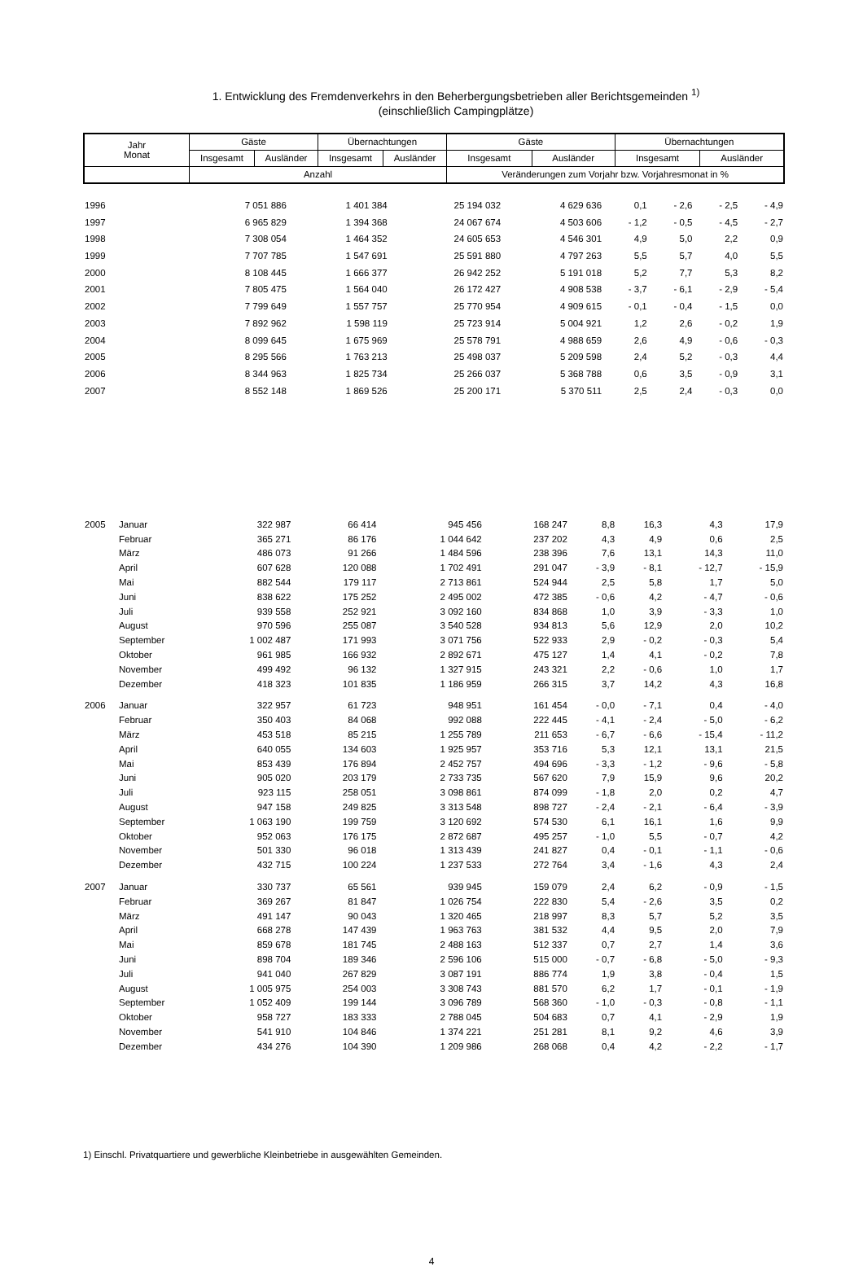1. Entwicklung des Fremdenverkehrs in den Beherbergungsbetrieben aller Berichtsgemeinden <sup>1)</sup>
(einschließlich Campingplätze)
| Jahr Monat | Gäste | | Übernachtungen | | Gäste | | Übernachtungen | |
| --- | --- | --- | --- | --- | --- | --- | --- | --- |
| | Insgesamt | Ausländer | Insgesamt | Ausländer | Insgesamt | Ausländer | Insgesamt | Ausländer |
| | Anzahl | | | | Veränderungen zum Vorjahr bzw. Vorjahresmonat in % | | | |
| 1996 | | 7 051 886 | 1 401 384 | 25 194 032 | 4 629 636 | 0,1 | - 2,6 | - 2,5 | - 4,9 |
| 1997 | | 6 965 829 | 1 394 368 | 24 067 674 | 4 503 606 | - 1,2 | - 0,5 | - 4,5 | - 2,7 |
| 1998 | | 7 308 054 | 1 464 352 | 24 605 653 | 4 546 301 | 4,9 | 5,0 | 2,2 | 0,9 |
| 1999 | | 7 707 785 | 1 547 691 | 25 591 880 | 4 797 263 | 5,5 | 5,7 | 4,0 | 5,5 |
| 2000 | | 8 108 445 | 1 666 377 | 26 942 252 | 5 191 018 | 5,2 | 7,7 | 5,3 | 8,2 |
| 2001 | | 7 805 475 | 1 564 040 | 26 172 427 | 4 908 538 | - 3,7 | - 6,1 | - 2,9 | - 5,4 |
| 2002 | | 7 799 649 | 1 557 757 | 25 770 954 | 4 909 615 | - 0,1 | - 0,4 | - 1,5 | 0,0 |
| 2003 | | 7 892 962 | 1 598 119 | 25 723 914 | 5 004 921 | 1,2 | 2,6 | - 0,2 | 1,9 |
| 2004 | | 8 099 645 | 1 675 969 | 25 578 791 | 4 988 659 | 2,6 | 4,9 | - 0,6 | - 0,3 |
| 2005 | | 8 295 566 | 1 763 213 | 25 498 037 | 5 209 598 | 2,4 | 5,2 | - 0,3 | 4,4 |
| 2006 | | 8 344 963 | 1 825 734 | 25 266 037 | 5 368 788 | 0,6 | 3,5 | - 0,9 | 3,1 |
| 2007 | | 8 552 148 | 1 869 526 | 25 200 171 | 5 370 511 | 2,5 | 2,4 | - 0,3 | 0,0 |
| 2005 | Januar | 322 987 | 66 414 | 945 456 | 168 247 | 8,8 | 16,3 | 4,3 | 17,9 |
| | Februar | 365 271 | 86 176 | 1 044 642 | 237 202 | 4,3 | 4,9 | 0,6 | 2,5 |
| | März | 486 073 | 91 266 | 1 484 596 | 238 396 | 7,6 | 13,1 | 14,3 | 11,0 |
| | April | 607 628 | 120 088 | 1 702 491 | 291 047 | - 3,9 | - 8,1 | - 12,7 | - 15,9 |
| | Mai | 882 544 | 179 117 | 2 713 861 | 524 944 | 2,5 | 5,8 | 1,7 | 5,0 |
| | Juni | 838 622 | 175 252 | 2 495 002 | 472 385 | - 0,6 | 4,2 | - 4,7 | - 0,6 |
| | Juli | 939 558 | 252 921 | 3 092 160 | 834 868 | 1,0 | 3,9 | - 3,3 | 1,0 |
| | August | 970 596 | 255 087 | 3 540 528 | 934 813 | 5,6 | 12,9 | 2,0 | 10,2 |
| | September | 1 002 487 | 171 993 | 3 071 756 | 522 933 | 2,9 | - 0,2 | - 0,3 | 5,4 |
| | Oktober | 961 985 | 166 932 | 2 892 671 | 475 127 | 1,4 | 4,1 | - 0,2 | 7,8 |
| | November | 499 492 | 96 132 | 1 327 915 | 243 321 | 2,2 | - 0,6 | 1,0 | 1,7 |
| | Dezember | 418 323 | 101 835 | 1 186 959 | 266 315 | 3,7 | 14,2 | 4,3 | 16,8 |
| 2006 | Januar | 322 957 | 61 723 | 948 951 | 161 454 | - 0,0 | - 7,1 | 0,4 | - 4,0 |
| | Februar | 350 403 | 84 068 | 992 088 | 222 445 | - 4,1 | - 2,4 | - 5,0 | - 6,2 |
| | März | 453 518 | 85 215 | 1 255 789 | 211 653 | - 6,7 | - 6,6 | - 15,4 | - 11,2 |
| | April | 640 055 | 134 603 | 1 925 957 | 353 716 | 5,3 | 12,1 | 13,1 | 21,5 |
| | Mai | 853 439 | 176 894 | 2 452 757 | 494 696 | - 3,3 | - 1,2 | - 9,6 | - 5,8 |
| | Juni | 905 020 | 203 179 | 2 733 735 | 567 620 | 7,9 | 15,9 | 9,6 | 20,2 |
| | Juli | 923 115 | 258 051 | 3 098 861 | 874 099 | - 1,8 | 2,0 | 0,2 | 4,7 |
| | August | 947 158 | 249 825 | 3 313 548 | 898 727 | - 2,4 | - 2,1 | - 6,4 | - 3,9 |
| | September | 1 063 190 | 199 759 | 3 120 692 | 574 530 | 6,1 | 16,1 | 1,6 | 9,9 |
| | Oktober | 952 063 | 176 175 | 2 872 687 | 495 257 | - 1,0 | 5,5 | - 0,7 | 4,2 |
| | November | 501 330 | 96 018 | 1 313 439 | 241 827 | 0,4 | - 0,1 | - 1,1 | - 0,6 |
| | Dezember | 432 715 | 100 224 | 1 237 533 | 272 764 | 3,4 | - 1,6 | 4,3 | 2,4 |
| 2007 | Januar | 330 737 | 65 561 | 939 945 | 159 079 | 2,4 | 6,2 | - 0,9 | - 1,5 |
| | Februar | 369 267 | 81 847 | 1 026 754 | 222 830 | 5,4 | - 2,6 | 3,5 | 0,2 |
| | März | 491 147 | 90 043 | 1 320 465 | 218 997 | 8,3 | 5,7 | 5,2 | 3,5 |
| | April | 668 278 | 147 439 | 1 963 763 | 381 532 | 4,4 | 9,5 | 2,0 | 7,9 |
| | Mai | 859 678 | 181 745 | 2 488 163 | 512 337 | 0,7 | 2,7 | 1,4 | 3,6 |
| | Juni | 898 704 | 189 346 | 2 596 106 | 515 000 | - 0,7 | - 6,8 | - 5,0 | - 9,3 |
| | Juli | 941 040 | 267 829 | 3 087 191 | 886 774 | 1,9 | 3,8 | - 0,4 | 1,5 |
| | August | 1 005 975 | 254 003 | 3 308 743 | 881 570 | 6,2 | 1,7 | - 0,1 | - 1,9 |
| | September | 1 052 409 | 199 144 | 3 096 789 | 568 360 | - 1,0 | - 0,3 | - 0,8 | - 1,1 |
| | Oktober | 958 727 | 183 333 | 2 788 045 | 504 683 | 0,7 | 4,1 | - 2,9 | 1,9 |
| | November | 541 910 | 104 846 | 1 374 221 | 251 281 | 8,1 | 9,2 | 4,6 | 3,9 |
| | Dezember | 434 276 | 104 390 | 1 209 986 | 268 068 | 0,4 | 4,2 | - 2,2 | - 1,7 |
1) Einschl. Privatquartiere und gewerbliche Kleinbetriebe in ausgewählten Gemeinden.
4